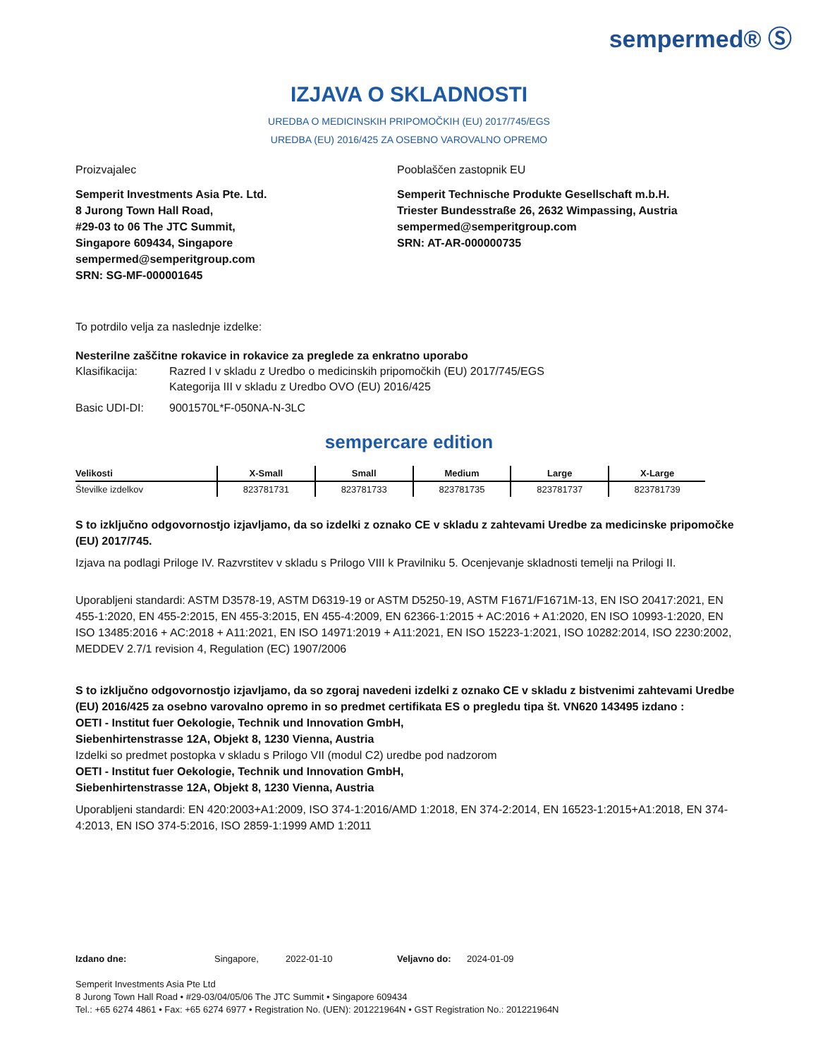sempermed® Ⓢ
IZJAVA O SKLADNOSTI
UREDBA O MEDICINSKIH PRIPOMOČKIH (EU) 2017/745/EGS
UREDBA (EU) 2016/425 ZA OSEBNO VAROVALNO OPREMO
Proizvajalec
Semperit Investments Asia Pte. Ltd.
8 Jurong Town Hall Road,
#29-03 to 06 The JTC Summit,
Singapore 609434, Singapore
sempermed@semperitgroup.com
SRN: SG-MF-000001645
Pooblaščen zastopnik EU
Semperit Technische Produkte Gesellschaft m.b.H.
Triester Bundesstraße 26, 2632 Wimpassing, Austria
sempermed@semperitgroup.com
SRN: AT-AR-000000735
To potrdilo velja za naslednje izdelke:
Nesterilne zaščitne rokavice in rokavice za preglede za enkratno uporabo
Klasifikacija:
Razred I v skladu z Uredbo o medicinskih pripomočkih (EU) 2017/745/EGS
Kategorija III v skladu z Uredbo OVO (EU) 2016/425
Basic UDI-DI: 9001570L*F-050NA-N-3LC
sempercare edition
| Velikosti | X-Small | Small | Medium | Large | X-Large |
| --- | --- | --- | --- | --- | --- |
| Številke izdelkov | 823781731 | 823781733 | 823781735 | 823781737 | 823781739 |
S to izključno odgovornostjo izjavljamo, da so izdelki z oznako CE v skladu z zahtevami Uredbe za medicinske pripomočke (EU) 2017/745.
Izjava na podlagi Priloge IV. Razvrstitev v skladu s Prilogo VIII k Pravilniku 5. Ocenjevanje skladnosti temelji na Prilogi II.
Uporabljeni standardi: ASTM D3578-19, ASTM D6319-19 or ASTM D5250-19, ASTM F1671/F1671M-13, EN ISO 20417:2021, EN 455-1:2020, EN 455-2:2015, EN 455-3:2015, EN 455-4:2009, EN 62366-1:2015 + AC:2016 + A1:2020, EN ISO 10993-1:2020, EN ISO 13485:2016 + AC:2018 + A11:2021, EN ISO 14971:2019 + A11:2021, EN ISO 15223-1:2021, ISO 10282:2014, ISO 2230:2002, MEDDEV 2.7/1 revision 4, Regulation (EC) 1907/2006
S to izključno odgovornostjo izjavljamo, da so zgoraj navedeni izdelki z oznako CE v skladu z bistvenimi zahtevami Uredbe (EU) 2016/425 za osebno varovalno opremo in so predmet certifikata ES o pregledu tipa št. VN620 143495 izdano :
OETI - Institut fuer Oekologie, Technik und Innovation GmbH,
Siebenhirtenstrasse 12A, Objekt 8, 1230 Vienna, Austria
Izdelki so predmet postopka v skladu s Prilogo VII (modul C2) uredbe pod nadzorom
OETI - Institut fuer Oekologie, Technik und Innovation GmbH,
Siebenhirtenstrasse 12A, Objekt 8, 1230 Vienna, Austria
Uporabljeni standardi: EN 420:2003+A1:2009, ISO 374-1:2016/AMD 1:2018, EN 374-2:2014, EN 16523-1:2015+A1:2018, EN 374-4:2013, EN ISO 374-5:2016, ISO 2859-1:1999 AMD 1:2011
Izdano dne: Singapore, 2022-01-10 Veljavno do: 2024-01-09
Semperit Investments Asia Pte Ltd
8 Jurong Town Hall Road • #29-03/04/05/06 The JTC Summit • Singapore 609434
Tel.: +65 6274 4861 • Fax: +65 6274 6977 • Registration No. (UEN): 201221964N • GST Registration No.: 201221964N